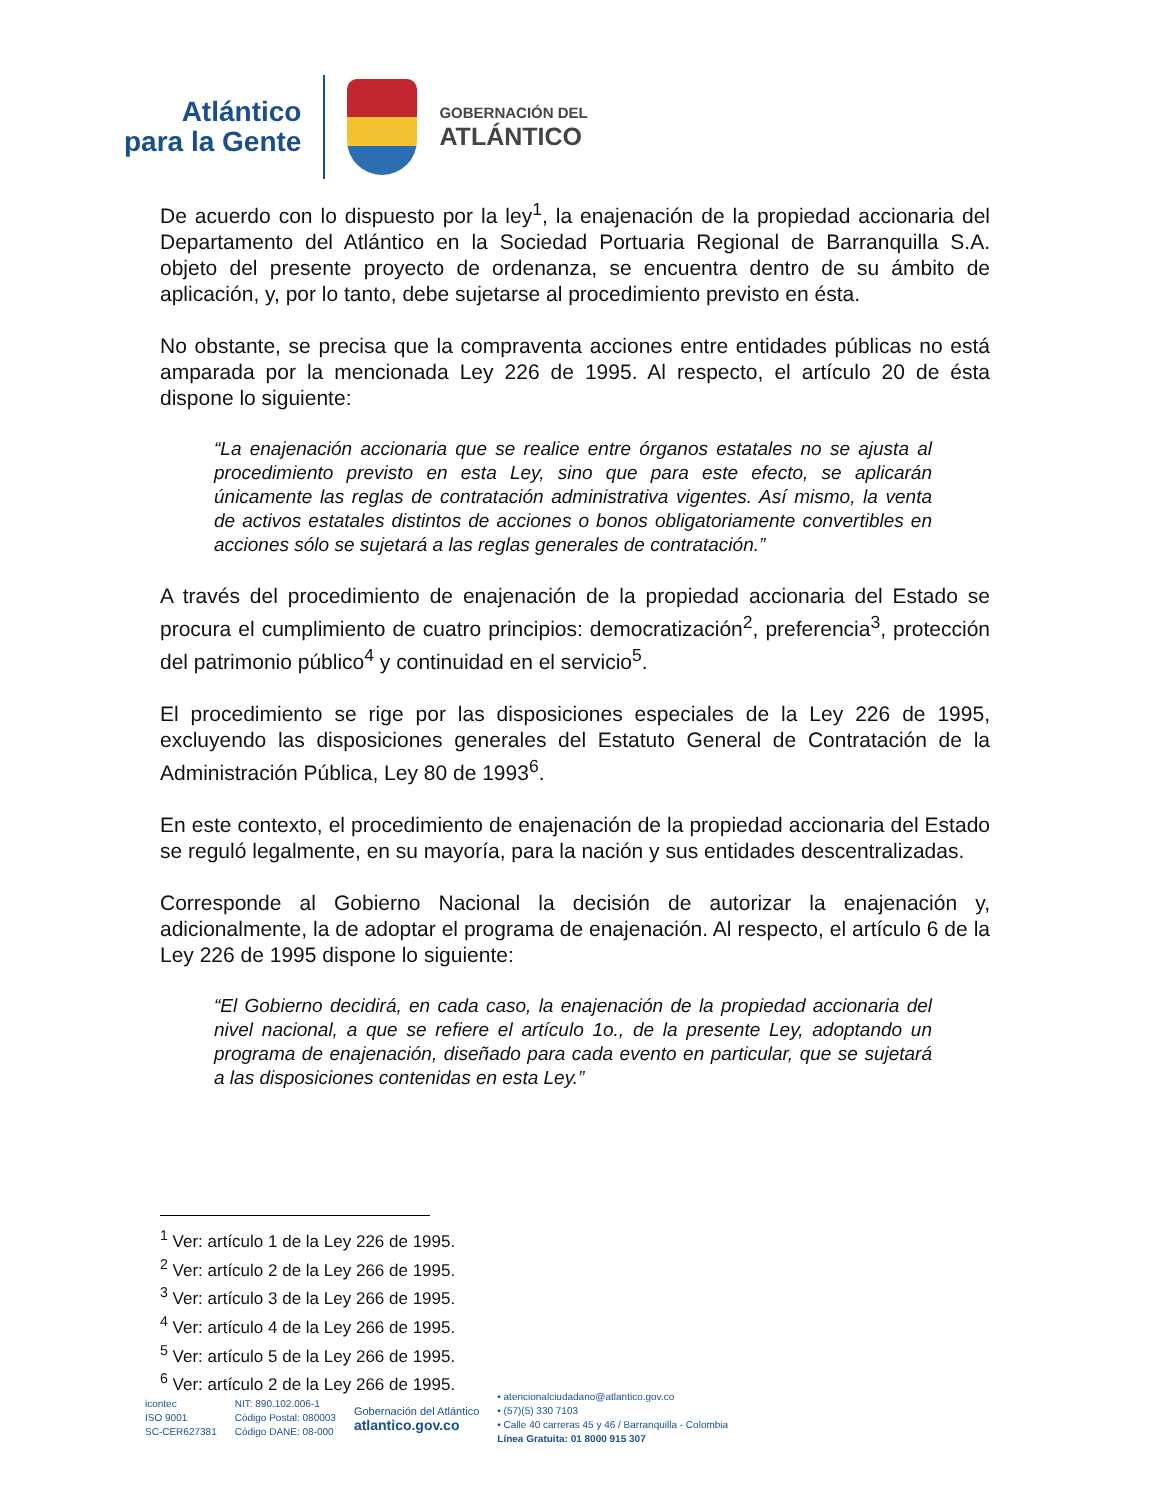Atlántico
para la Gente
GOBERNACIÓN DEL
ATLÁNTICO
De acuerdo con lo dispuesto por la ley<sup>1</sup>, la enajenación de la propiedad accionaria del Departamento del Atlántico en la Sociedad Portuaria Regional de Barranquilla S.A. objeto del presente proyecto de ordenanza, se encuentra dentro de su ámbito de aplicación, y, por lo tanto, debe sujetarse al procedimiento previsto en ésta.
No obstante, se precisa que la compraventa acciones entre entidades públicas no está amparada por la mencionada Ley 226 de 1995. Al respecto, el artículo 20 de ésta dispone lo siguiente:
“La enajenación accionaria que se realice entre órganos estatales no se ajusta al procedimiento previsto en esta Ley, sino que para este efecto, se aplicarán únicamente las reglas de contratación administrativa vigentes. Así mismo, la venta de activos estatales distintos de acciones o bonos obligatoriamente convertibles en acciones sólo se sujetará a las reglas generales de contratación.”
A través del procedimiento de enajenación de la propiedad accionaria del Estado se procura el cumplimiento de cuatro principios: democratización<sup>2</sup>, preferencia<sup>3</sup>, protección del patrimonio público<sup>4</sup> y continuidad en el servicio<sup>5</sup>.
El procedimiento se rige por las disposiciones especiales de la Ley 226 de 1995, excluyendo las disposiciones generales del Estatuto General de Contratación de la Administración Pública, Ley 80 de 1993<sup>6</sup>.
En este contexto, el procedimiento de enajenación de la propiedad accionaria del Estado se reguló legalmente, en su mayoría, para la nación y sus entidades descentralizadas.
Corresponde al Gobierno Nacional la decisión de autorizar la enajenación y, adicionalmente, la de adoptar el programa de enajenación. Al respecto, el artículo 6 de la Ley 226 de 1995 dispone lo siguiente:
“El Gobierno decidirá, en cada caso, la enajenación de la propiedad accionaria del nivel nacional, a que se refiere el artículo 1o., de la presente Ley, adoptando un programa de enajenación, diseñado para cada evento en particular, que se sujetará a las disposiciones contenidas en esta Ley.”
<sup>1</sup> Ver: artículo 1 de la Ley 226 de 1995.
<sup>2</sup> Ver: artículo 2 de la Ley 266 de 1995.
<sup>3</sup> Ver: artículo 3 de la Ley 266 de 1995.
<sup>4</sup> Ver: artículo 4 de la Ley 266 de 1995.
<sup>5</sup> Ver: artículo 5 de la Ley 266 de 1995.
<sup>6</sup> Ver: artículo 2 de la Ley 266 de 1995.
icontec
ISO 9001
SC-CER627381
NIT: 890.102.006-1
Código Postal: 080003
Código DANE: 08-000
Gobernación del Atlántico
atlantico.gov.co
• atencionalciudadano@atlantico.gov.co
• (57)(5) 330 7103
• Calle 40 carreras 45 y 46 / Barranquilla - Colombia
Línea Gratuita: 01 8000 915 307